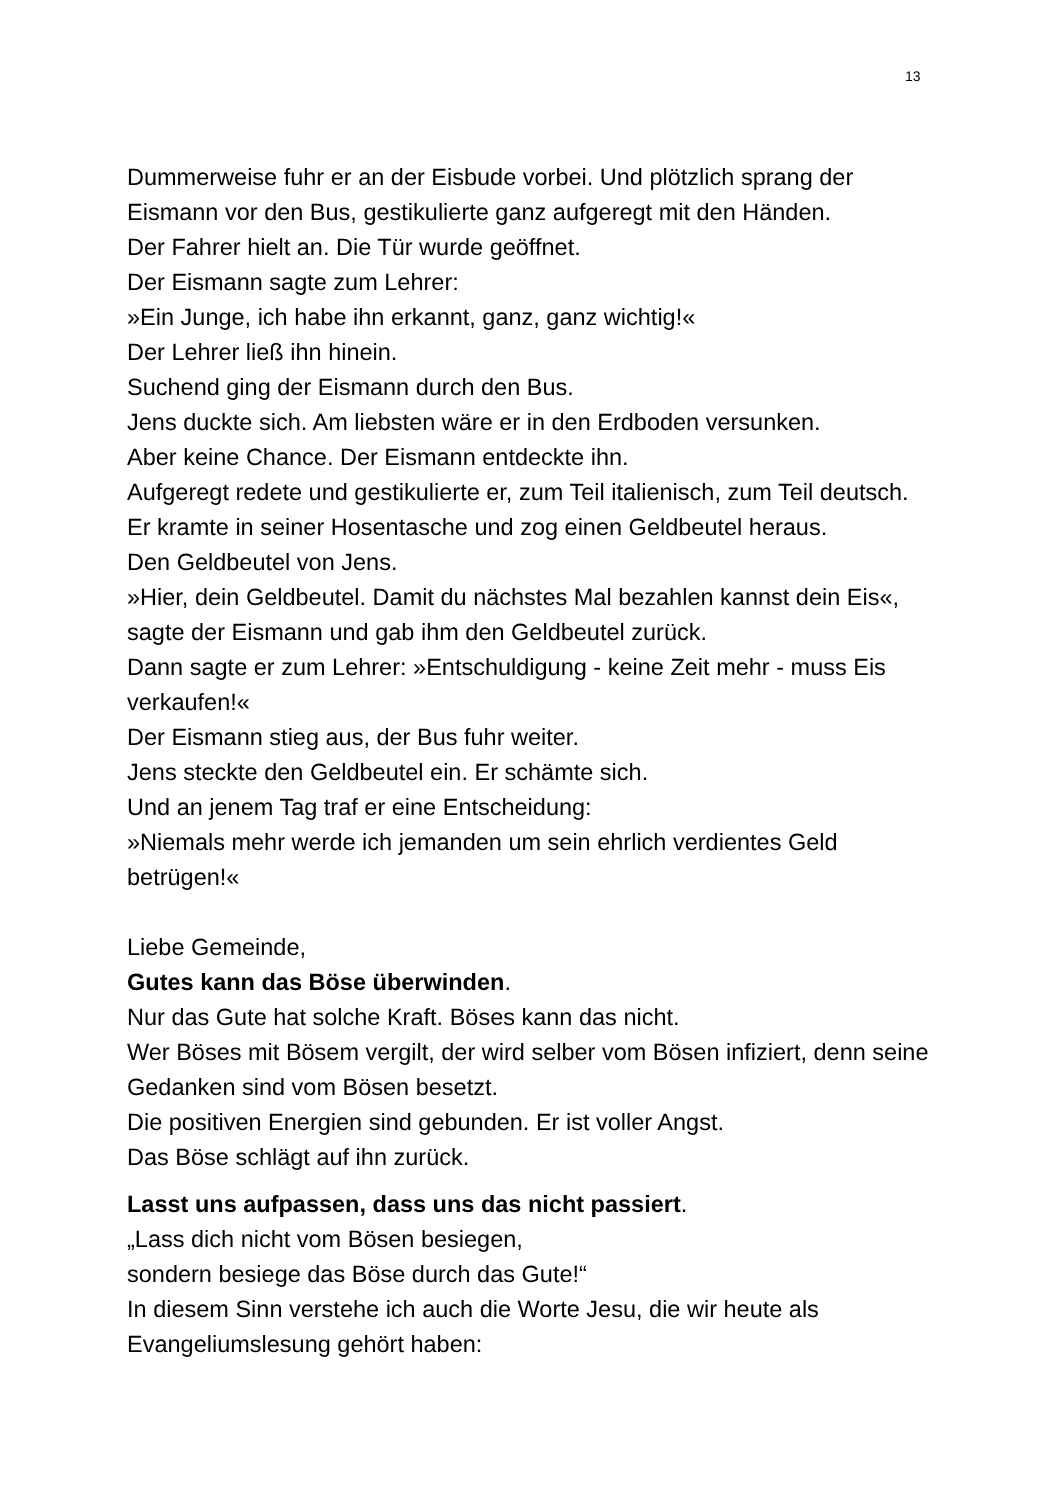13
Dummerweise fuhr er an der Eisbude vorbei. Und plötzlich sprang der Eismann vor den Bus, gestikulierte ganz aufgeregt mit den Händen.
Der Fahrer hielt an. Die Tür wurde geöffnet.
Der Eismann sagte zum Lehrer:
»Ein Junge, ich habe ihn erkannt, ganz, ganz wichtig!«
Der Lehrer ließ ihn hinein.
Suchend ging der Eismann durch den Bus.
Jens duckte sich. Am liebsten wäre er in den Erdboden versunken.
Aber keine Chance. Der Eismann entdeckte ihn.
Aufgeregt redete und gestikulierte er, zum Teil italienisch, zum Teil deutsch.
Er kramte in seiner Hosentasche und zog einen Geldbeutel heraus.
Den Geldbeutel von Jens.
»Hier, dein Geldbeutel. Damit du nächstes Mal bezahlen kannst dein Eis«, sagte der Eismann und gab ihm den Geldbeutel zurück.
Dann sagte er zum Lehrer: »Entschuldigung - keine Zeit mehr - muss Eis verkaufen!«
Der Eismann stieg aus, der Bus fuhr weiter.
Jens steckte den Geldbeutel ein. Er schämte sich.
Und an jenem Tag traf er eine Entscheidung:
»Niemals mehr werde ich jemanden um sein ehrlich verdientes Geld betrügen!«
Liebe Gemeinde,
Gutes kann das Böse überwinden.
Nur das Gute hat solche Kraft. Böses kann das nicht.
Wer Böses mit Bösem vergilt, der wird selber vom Bösen infiziert, denn seine Gedanken sind vom Bösen besetzt.
Die positiven Energien sind gebunden. Er ist voller Angst.
Das Böse schlägt auf ihn zurück.
Lasst uns aufpassen, dass uns das nicht passiert.
„Lass dich nicht vom Bösen besiegen,
sondern besiege das Böse durch das Gute!“
In diesem Sinn verstehe ich auch die Worte Jesu, die wir heute als Evangeliumslesung gehört haben: